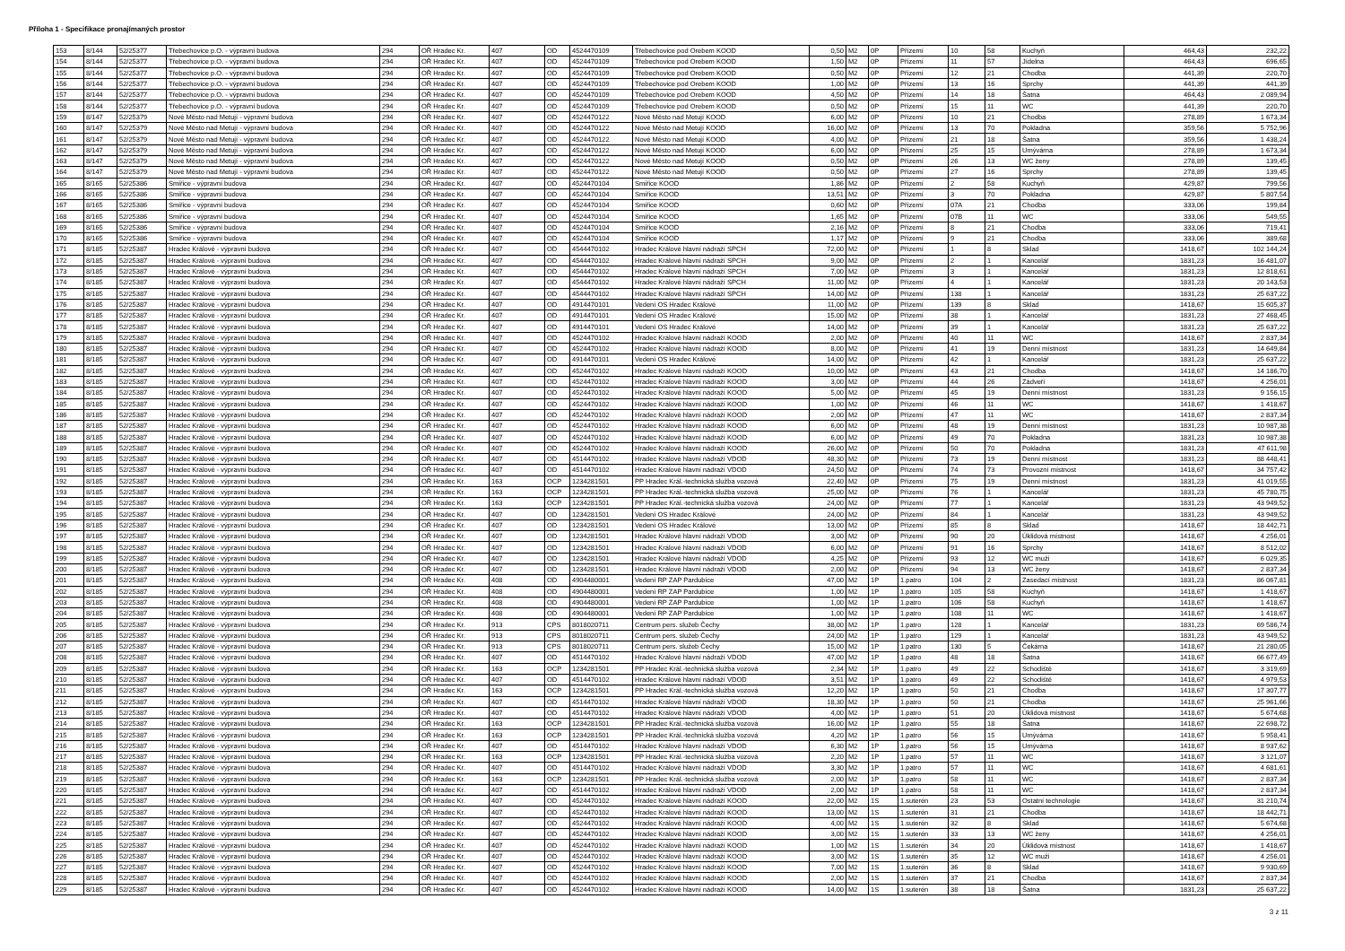Příloha 1 - Specifikace pronajímaných prostor
| 153 | 8/144 | 52/25377 | Třebechovice p.O. - výpravní budova | 294 | OŘ Hradec Kr. | 407 | OD | 4524470109 | Třebechovice pod Orebem KOOD | 0,50 | M2 | 0P | Přízemí | 10 | 58 | Kuchyň | 464,43 | 232,22 |
| 154 | 8/144 | 52/25377 | Třebechovice p.O. - výpravní budova | 294 | OŘ Hradec Kr. | 407 | OD | 4524470109 | Třebechovice pod Orebem KOOD | 1,50 | M2 | 0P | Přízemí | 11 | 57 | Jídelna | 464,43 | 696,65 |
| 155 | 8/144 | 52/25377 | Třebechovice p.O. - výpravní budova | 294 | OŘ Hradec Kr. | 407 | OD | 4524470109 | Třebechovice pod Orebem KOOD | 0,50 | M2 | 0P | Přízemí | 12 | 21 | Chodba | 441,39 | 220,70 |
| 156 | 8/144 | 52/25377 | Třebechovice p.O. - výpravní budova | 294 | OŘ Hradec Kr. | 407 | OD | 4524470109 | Třebechovice pod Orebem KOOD | 1,00 | M2 | 0P | Přízemí | 13 | 16 | Sprchy | 441,39 | 441,39 |
| 157 | 8/144 | 52/25377 | Třebechovice p.O. - výpravní budova | 294 | OŘ Hradec Kr. | 407 | OD | 4524470109 | Třebechovice pod Orebem KOOD | 4,50 | M2 | 0P | Přízemí | 14 | 18 | Šatna | 464,43 | 2 089,94 |
| 158 | 8/144 | 52/25377 | Třebechovice p.O. - výpravní budova | 294 | OŘ Hradec Kr. | 407 | OD | 4524470109 | Třebechovice pod Orebem KOOD | 0,50 | M2 | 0P | Přízemí | 15 | 11 | WC | 441,39 | 220,70 |
| 159 | 8/147 | 52/25379 | Nové Město nad Metují - výpravní budova | 294 | OŘ Hradec Kr. | 407 | OD | 4524470122 | Nové Město nad Metují KOOD | 6,00 | M2 | 0P | Přízemí | 10 | 21 | Chodba | 278,89 | 1 673,34 |
| 160 | 8/147 | 52/25379 | Nové Město nad Metují - výpravní budova | 294 | OŘ Hradec Kr. | 407 | OD | 4524470122 | Nové Město nad Metují KOOD | 16,00 | M2 | 0P | Přízemí | 13 | 70 | Pokladna | 359,56 | 5 752,96 |
| 161 | 8/147 | 52/25379 | Nové Město nad Metují - výpravní budova | 294 | OŘ Hradec Kr. | 407 | OD | 4524470122 | Nové Město nad Metují KOOD | 4,00 | M2 | 0P | Přízemí | 21 | 18 | Šatna | 359,56 | 1 438,24 |
| 162 | 8/147 | 52/25379 | Nové Město nad Metují - výpravní budova | 294 | OŘ Hradec Kr. | 407 | OD | 4524470122 | Nové Město nad Metují KOOD | 6,00 | M2 | 0P | Přízemí | 25 | 15 | Umývárna | 278,89 | 1 673,34 |
| 163 | 8/147 | 52/25379 | Nové Město nad Metují - výpravní budova | 294 | OŘ Hradec Kr. | 407 | OD | 4524470122 | Nové Město nad Metují KOOD | 0,50 | M2 | 0P | Přízemí | 26 | 13 | WC ženy | 278,89 | 139,45 |
| 164 | 8/147 | 52/25379 | Nové Město nad Metují - výpravní budova | 294 | OŘ Hradec Kr. | 407 | OD | 4524470122 | Nové Město nad Metují KOOD | 0,50 | M2 | 0P | Přízemí | 27 | 16 | Sprchy | 278,89 | 139,45 |
| 165 | 8/165 | 52/25386 | Smiřice - výpravní budova | 294 | OŘ Hradec Kr. | 407 | OD | 4524470104 | Smiřice KOOD | 1,86 | M2 | 0P | Přízemí | 2 | 58 | Kuchyň | 429,87 | 799,56 |
| 166 | 8/165 | 52/25386 | Smiřice - výpravní budova | 294 | OŘ Hradec Kr. | 407 | OD | 4524470104 | Smiřice KOOD | 13,51 | M2 | 0P | Přízemí | 3 | 70 | Pokladna | 429,87 | 5 807,54 |
| 167 | 8/165 | 52/25386 | Smiřice - výpravní budova | 294 | OŘ Hradec Kr. | 407 | OD | 4524470104 | Smiřice KOOD | 0,60 | M2 | 0P | Přízemí | 07A | 21 | Chodba | 333,06 | 199,84 |
| 168 | 8/165 | 52/25386 | Smiřice - výpravní budova | 294 | OŘ Hradec Kr. | 407 | OD | 4524470104 | Smiřice KOOD | 1,65 | M2 | 0P | Přízemí | 07B | 11 | WC | 333,06 | 549,55 |
| 169 | 8/165 | 52/25386 | Smiřice - výpravní budova | 294 | OŘ Hradec Kr. | 407 | OD | 4524470104 | Smiřice KOOD | 2,16 | M2 | 0P | Přízemí | 8 | 21 | Chodba | 333,06 | 719,41 |
| 170 | 8/165 | 52/25386 | Smiřice - výpravní budova | 294 | OŘ Hradec Kr. | 407 | OD | 4524470104 | Smiřice KOOD | 1,17 | M2 | 0P | Přízemí | 9 | 21 | Chodba | 333,06 | 389,68 |
| 171 | 8/185 | 52/25387 | Hradec Králové - výpravní budova | 294 | OŘ Hradec Kr. | 407 | OD | 4544470102 | Hradec Králové hlavní nádraží SPCH | 72,00 | M2 | 0P | Přízemí | 1 | 8 | Sklad | 1418,67 | 102 144,24 |
| 172 | 8/185 | 52/25387 | Hradec Králové - výpravní budova | 294 | OŘ Hradec Kr. | 407 | OD | 4544470102 | Hradec Králové hlavní nádraží SPCH | 9,00 | M2 | 0P | Přízemí | 2 | 1 | Kancelář | 1831,23 | 16 481,07 |
| 173 | 8/185 | 52/25387 | Hradec Králové - výpravní budova | 294 | OŘ Hradec Kr. | 407 | OD | 4544470102 | Hradec Králové hlavní nádraží SPCH | 7,00 | M2 | 0P | Přízemí | 3 | 1 | Kancelář | 1831,23 | 12 818,61 |
| 174 | 8/185 | 52/25387 | Hradec Králové - výpravní budova | 294 | OŘ Hradec Kr. | 407 | OD | 4544470102 | Hradec Králové hlavní nádraží SPCH | 11,00 | M2 | 0P | Přízemí | 4 | 1 | Kancelář | 1831,23 | 20 143,53 |
| 175 | 8/185 | 52/25387 | Hradec Králové - výpravní budova | 294 | OŘ Hradec Kr. | 407 | OD | 4544470102 | Hradec Králové hlavní nádraží SPCH | 14,00 | M2 | 0P | Přízemí | 138 | 1 | Kancelář | 1831,23 | 25 637,22 |
| 176 | 8/185 | 52/25387 | Hradec Králové - výpravní budova | 294 | OŘ Hradec Kr. | 407 | OD | 4914470101 | Vedení OS Hradec Králové | 11,00 | M2 | 0P | Přízemí | 139 | 8 | Sklad | 1418,67 | 15 605,37 |
| 177 | 8/185 | 52/25387 | Hradec Králové - výpravní budova | 294 | OŘ Hradec Kr. | 407 | OD | 4914470101 | Vedení OS Hradec Králové | 15,00 | M2 | 0P | Přízemí | 38 | 1 | Kancelář | 1831,23 | 27 468,45 |
| 178 | 8/185 | 52/25387 | Hradec Králové - výpravní budova | 294 | OŘ Hradec Kr. | 407 | OD | 4914470101 | Vedení OS Hradec Králové | 14,00 | M2 | 0P | Přízemí | 39 | 1 | Kancelář | 1831,23 | 25 637,22 |
| 179 | 8/185 | 52/25387 | Hradec Králové - výpravní budova | 294 | OŘ Hradec Kr. | 407 | OD | 4524470102 | Hradec Králové hlavní nádraží KOOD | 2,00 | M2 | 0P | Přízemí | 40 | 11 | WC | 1418,67 | 2 837,34 |
| 180 | 8/185 | 52/25387 | Hradec Králové - výpravní budova | 294 | OŘ Hradec Kr. | 407 | OD | 4524470102 | Hradec Králové hlavní nádraží KOOD | 8,00 | M2 | 0P | Přízemí | 41 | 19 | Denní místnost | 1831,23 | 14 649,84 |
| 181 | 8/185 | 52/25387 | Hradec Králové - výpravní budova | 294 | OŘ Hradec Kr. | 407 | OD | 4914470101 | Vedení OS Hradec Králové | 14,00 | M2 | 0P | Přízemí | 42 | 1 | Kancelář | 1831,23 | 25 637,22 |
| 182 | 8/185 | 52/25387 | Hradec Králové - výpravní budova | 294 | OŘ Hradec Kr. | 407 | OD | 4524470102 | Hradec Králové hlavní nádraží KOOD | 10,00 | M2 | 0P | Přízemí | 43 | 21 | Chodba | 1418,67 | 14 186,70 |
| 183 | 8/185 | 52/25387 | Hradec Králové - výpravní budova | 294 | OŘ Hradec Kr. | 407 | OD | 4524470102 | Hradec Králové hlavní nádraží KOOD | 3,00 | M2 | 0P | Přízemí | 44 | 26 | Zádveří | 1418,67 | 4 256,01 |
| 184 | 8/185 | 52/25387 | Hradec Králové - výpravní budova | 294 | OŘ Hradec Kr. | 407 | OD | 4524470102 | Hradec Králové hlavní nádraží KOOD | 5,00 | M2 | 0P | Přízemí | 45 | 19 | Denní místnost | 1831,23 | 9 156,15 |
| 185 | 8/185 | 52/25387 | Hradec Králové - výpravní budova | 294 | OŘ Hradec Kr. | 407 | OD | 4524470102 | Hradec Králové hlavní nádraží KOOD | 1,00 | M2 | 0P | Přízemí | 46 | 11 | WC | 1418,67 | 1 418,67 |
| 186 | 8/185 | 52/25387 | Hradec Králové - výpravní budova | 294 | OŘ Hradec Kr. | 407 | OD | 4524470102 | Hradec Králové hlavní nádraží KOOD | 2,00 | M2 | 0P | Přízemí | 47 | 11 | WC | 1418,67 | 2 837,34 |
| 187 | 8/185 | 52/25387 | Hradec Králové - výpravní budova | 294 | OŘ Hradec Kr. | 407 | OD | 4524470102 | Hradec Králové hlavní nádraží KOOD | 6,00 | M2 | 0P | Přízemí | 48 | 19 | Denní místnost | 1831,23 | 10 987,38 |
| 188 | 8/185 | 52/25387 | Hradec Králové - výpravní budova | 294 | OŘ Hradec Kr. | 407 | OD | 4524470102 | Hradec Králové hlavní nádraží KOOD | 6,00 | M2 | 0P | Přízemí | 49 | 70 | Pokladna | 1831,23 | 10 987,38 |
| 189 | 8/185 | 52/25387 | Hradec Králové - výpravní budova | 294 | OŘ Hradec Kr. | 407 | OD | 4524470102 | Hradec Králové hlavní nádraží KOOD | 26,00 | M2 | 0P | Přízemí | 50 | 70 | Pokladna | 1831,23 | 47 611,98 |
| 190 | 8/185 | 52/25387 | Hradec Králové - výpravní budova | 294 | OŘ Hradec Kr. | 407 | OD | 4514470102 | Hradec Králové hlavní nádraží VDOD | 48,30 | M2 | 0P | Přízemí | 73 | 19 | Denní místnost | 1831,23 | 88 448,41 |
| 191 | 8/185 | 52/25387 | Hradec Králové - výpravní budova | 294 | OŘ Hradec Kr. | 407 | OD | 4514470102 | Hradec Králové hlavní nádraží VDOD | 24,50 | M2 | 0P | Přízemí | 74 | 73 | Provozní místnost | 1418,67 | 34 757,42 |
| 192 | 8/185 | 52/25387 | Hradec Králové - výpravní budova | 294 | OŘ Hradec Kr. | 163 | OCP | 1234281501 | PP Hradec Král.-technická služba vozová | 22,40 | M2 | 0P | Přízemí | 75 | 19 | Denní místnost | 1831,23 | 41 019,55 |
| 193 | 8/185 | 52/25387 | Hradec Králové - výpravní budova | 294 | OŘ Hradec Kr. | 163 | OCP | 1234281501 | PP Hradec Král.-technická služba vozová | 25,00 | M2 | 0P | Přízemí | 76 | 1 | Kancelář | 1831,23 | 45 780,75 |
| 194 | 8/185 | 52/25387 | Hradec Králové - výpravní budova | 294 | OŘ Hradec Kr. | 163 | OCP | 1234281501 | PP Hradec Král.-technická služba vozová | 24,00 | M2 | 0P | Přízemí | 77 | 1 | Kancelář | 1831,23 | 43 949,52 |
| 195 | 8/185 | 52/25387 | Hradec Králové - výpravní budova | 294 | OŘ Hradec Kr. | 407 | OD | 1234281501 | Vedení OS Hradec Králové | 24,00 | M2 | 0P | Přízemí | 84 | 1 | Kancelář | 1831,23 | 43 949,52 |
| 196 | 8/185 | 52/25387 | Hradec Králové - výpravní budova | 294 | OŘ Hradec Kr. | 407 | OD | 1234281501 | Vedení OS Hradec Králové | 13,00 | M2 | 0P | Přízemí | 85 | 8 | Sklad | 1418,67 | 18 442,71 |
| 197 | 8/185 | 52/25387 | Hradec Králové - výpravní budova | 294 | OŘ Hradec Kr. | 407 | OD | 1234281501 | Hradec Králové hlavní nádraží VDOD | 3,00 | M2 | 0P | Přízemí | 90 | 20 | Úklidová místnost | 1418,67 | 4 256,01 |
| 198 | 8/185 | 52/25387 | Hradec Králové - výpravní budova | 294 | OŘ Hradec Kr. | 407 | OD | 1234281501 | Hradec Králové hlavní nádraží VDOD | 6,00 | M2 | 0P | Přízemí | 91 | 16 | Sprchy | 1418,67 | 8 512,02 |
| 199 | 8/185 | 52/25387 | Hradec Králové - výpravní budova | 294 | OŘ Hradec Kr. | 407 | OD | 1234281501 | Hradec Králové hlavní nádraží VDOD | 4,25 | M2 | 0P | Přízemí | 93 | 12 | WC muži | 1418,67 | 6 029,35 |
| 200 | 8/185 | 52/25387 | Hradec Králové - výpravní budova | 294 | OŘ Hradec Kr. | 407 | OD | 1234281501 | Hradec Králové hlavní nádraží VDOD | 2,00 | M2 | 0P | Přízemí | 94 | 13 | WC ženy | 1418,67 | 2 837,34 |
| 201 | 8/185 | 52/25387 | Hradec Králové - výpravní budova | 294 | OŘ Hradec Kr. | 408 | OD | 4904480001 | Vedení RP ZAP Pardubice | 47,00 | M2 | 1P | 1.patro | 104 | 2 | Zasedací místnost | 1831,23 | 86 067,81 |
| 202 | 8/185 | 52/25387 | Hradec Králové - výpravní budova | 294 | OŘ Hradec Kr. | 408 | OD | 4904480001 | Vedení RP ZAP Pardubice | 1,00 | M2 | 1P | 1.patro | 105 | 58 | Kuchyň | 1418,67 | 1 418,67 |
| 203 | 8/185 | 52/25387 | Hradec Králové - výpravní budova | 294 | OŘ Hradec Kr. | 408 | OD | 4904480001 | Vedení RP ZAP Pardubice | 1,00 | M2 | 1P | 1.patro | 106 | 58 | Kuchyň | 1418,67 | 1 418,67 |
| 204 | 8/185 | 52/25387 | Hradec Králové - výpravní budova | 294 | OŘ Hradec Kr. | 408 | OD | 4904480001 | Vedení RP ZAP Pardubice | 1,00 | M2 | 1P | 1.patro | 108 | 11 | WC | 1418,67 | 1 418,67 |
| 205 | 8/185 | 52/25387 | Hradec Králové - výpravní budova | 294 | OŘ Hradec Kr. | 913 | CPS | 8018020711 | Centrum pers. služeb Čechy | 38,00 | M2 | 1P | 1.patro | 128 | 1 | Kancelář | 1831,23 | 69 586,74 |
| 206 | 8/185 | 52/25387 | Hradec Králové - výpravní budova | 294 | OŘ Hradec Kr. | 913 | CPS | 8018020711 | Centrum pers. služeb Čechy | 24,00 | M2 | 1P | 1.patro | 129 | 1 | Kancelář | 1831,23 | 43 949,52 |
| 207 | 8/185 | 52/25387 | Hradec Králové - výpravní budova | 294 | OŘ Hradec Kr. | 913 | CPS | 8018020711 | Centrum pers. služeb Čechy | 15,00 | M2 | 1P | 1.patro | 130 | 5 | Čekárna | 1418,67 | 21 280,05 |
| 208 | 8/185 | 52/25387 | Hradec Králové - výpravní budova | 294 | OŘ Hradec Kr. | 407 | OD | 4514470102 | Hradec Králové hlavní nádraží VDOD | 47,00 | M2 | 1P | 1.patro | 48 | 18 | Šatna | 1418,67 | 66 677,49 |
| 209 | 8/185 | 52/25387 | Hradec Králové - výpravní budova | 294 | OŘ Hradec Kr. | 163 | OCP | 1234281501 | PP Hradec Král.-technická služba vozová | 2,34 | M2 | 1P | 1.patro | 49 | 22 | Schodiště | 1418,67 | 3 319,69 |
| 210 | 8/185 | 52/25387 | Hradec Králové - výpravní budova | 294 | OŘ Hradec Kr. | 407 | OD | 4514470102 | Hradec Králové hlavní nádraží VDOD | 3,51 | M2 | 1P | 1.patro | 49 | 22 | Schodiště | 1418,67 | 4 979,53 |
| 211 | 8/185 | 52/25387 | Hradec Králové - výpravní budova | 294 | OŘ Hradec Kr. | 163 | OCP | 1234281501 | PP Hradec Král.-technická služba vozová | 12,20 | M2 | 1P | 1.patro | 50 | 21 | Chodba | 1418,67 | 17 307,77 |
| 212 | 8/185 | 52/25387 | Hradec Králové - výpravní budova | 294 | OŘ Hradec Kr. | 407 | OD | 4514470102 | Hradec Králové hlavní nádraží VDOD | 18,30 | M2 | 1P | 1.patro | 50 | 21 | Chodba | 1418,67 | 25 961,66 |
| 213 | 8/185 | 52/25387 | Hradec Králové - výpravní budova | 294 | OŘ Hradec Kr. | 407 | OD | 4514470102 | Hradec Králové hlavní nádraží VDOD | 4,00 | M2 | 1P | 1.patro | 51 | 20 | Úklidová místnost | 1418,67 | 5 674,68 |
| 214 | 8/185 | 52/25387 | Hradec Králové - výpravní budova | 294 | OŘ Hradec Kr. | 163 | OCP | 1234281501 | PP Hradec Král.-technická služba vozová | 16,00 | M2 | 1P | 1.patro | 55 | 18 | Šatna | 1418,67 | 22 698,72 |
| 215 | 8/185 | 52/25387 | Hradec Králové - výpravní budova | 294 | OŘ Hradec Kr. | 163 | OCP | 1234281501 | PP Hradec Král.-technická služba vozová | 4,20 | M2 | 1P | 1.patro | 56 | 15 | Umývárna | 1418,67 | 5 958,41 |
| 216 | 8/185 | 52/25387 | Hradec Králové - výpravní budova | 294 | OŘ Hradec Kr. | 407 | OD | 4514470102 | Hradec Králové hlavní nádraží VDOD | 6,30 | M2 | 1P | 1.patro | 56 | 15 | Umývárna | 1418,67 | 8 937,62 |
| 217 | 8/185 | 52/25387 | Hradec Králové - výpravní budova | 294 | OŘ Hradec Kr. | 163 | OCP | 1234281501 | PP Hradec Král.-technická služba vozová | 2,20 | M2 | 1P | 1.patro | 57 | 11 | WC | 1418,67 | 3 121,07 |
| 218 | 8/185 | 52/25387 | Hradec Králové - výpravní budova | 294 | OŘ Hradec Kr. | 407 | OD | 4514470102 | Hradec Králové hlavní nádraží VDOD | 3,30 | M2 | 1P | 1.patro | 57 | 11 | WC | 1418,67 | 4 681,61 |
| 219 | 8/185 | 52/25387 | Hradec Králové - výpravní budova | 294 | OŘ Hradec Kr. | 163 | OCP | 1234281501 | PP Hradec Král.-technická služba vozová | 2,00 | M2 | 1P | 1.patro | 58 | 11 | WC | 1418,67 | 2 837,34 |
| 220 | 8/185 | 52/25387 | Hradec Králové - výpravní budova | 294 | OŘ Hradec Kr. | 407 | OD | 4514470102 | Hradec Králové hlavní nádraží VDOD | 2,00 | M2 | 1P | 1.patro | 58 | 11 | WC | 1418,67 | 2 837,34 |
| 221 | 8/185 | 52/25387 | Hradec Králové - výpravní budova | 294 | OŘ Hradec Kr. | 407 | OD | 4524470102 | Hradec Králové hlavní nádraží KOOD | 22,00 | M2 | 1S | 1.suterén | 23 | 53 | Ostatní technologie | 1418,67 | 31 210,74 |
| 222 | 8/185 | 52/25387 | Hradec Králové - výpravní budova | 294 | OŘ Hradec Kr. | 407 | OD | 4524470102 | Hradec Králové hlavní nádraží KOOD | 13,00 | M2 | 1S | 1.suterén | 31 | 21 | Chodba | 1418,67 | 18 442,71 |
| 223 | 8/185 | 52/25387 | Hradec Králové - výpravní budova | 294 | OŘ Hradec Kr. | 407 | OD | 4524470102 | Hradec Králové hlavní nádraží KOOD | 4,00 | M2 | 1S | 1.suterén | 32 | 8 | Sklad | 1418,67 | 5 674,68 |
| 224 | 8/185 | 52/25387 | Hradec Králové - výpravní budova | 294 | OŘ Hradec Kr. | 407 | OD | 4524470102 | Hradec Králové hlavní nádraží KOOD | 3,00 | M2 | 1S | 1.suterén | 33 | 13 | WC ženy | 1418,67 | 4 256,01 |
| 225 | 8/185 | 52/25387 | Hradec Králové - výpravní budova | 294 | OŘ Hradec Kr. | 407 | OD | 4524470102 | Hradec Králové hlavní nádraží KOOD | 1,00 | M2 | 1S | 1.suterén | 34 | 20 | Úklidová místnost | 1418,67 | 1 418,67 |
| 226 | 8/185 | 52/25387 | Hradec Králové - výpravní budova | 294 | OŘ Hradec Kr. | 407 | OD | 4524470102 | Hradec Králové hlavní nádraží KOOD | 3,00 | M2 | 1S | 1.suterén | 35 | 12 | WC muži | 1418,67 | 4 256,01 |
| 227 | 8/185 | 52/25387 | Hradec Králové - výpravní budova | 294 | OŘ Hradec Kr. | 407 | OD | 4524470102 | Hradec Králové hlavní nádraží KOOD | 7,00 | M2 | 1S | 1.suterén | 36 | 8 | Sklad | 1418,67 | 9 930,69 |
| 228 | 8/185 | 52/25387 | Hradec Králové - výpravní budova | 294 | OŘ Hradec Kr. | 407 | OD | 4524470102 | Hradec Králové hlavní nádraží KOOD | 2,00 | M2 | 1S | 1.suterén | 37 | 21 | Chodba | 1418,67 | 2 837,34 |
| 229 | 8/185 | 52/25387 | Hradec Králové - výpravní budova | 294 | OŘ Hradec Kr. | 407 | OD | 4524470102 | Hradec Králové hlavní nádraží KOOD | 14,00 | M2 | 1S | 1.suterén | 38 | 18 | Šatna | 1831,23 | 25 637,22 |
3 z 11